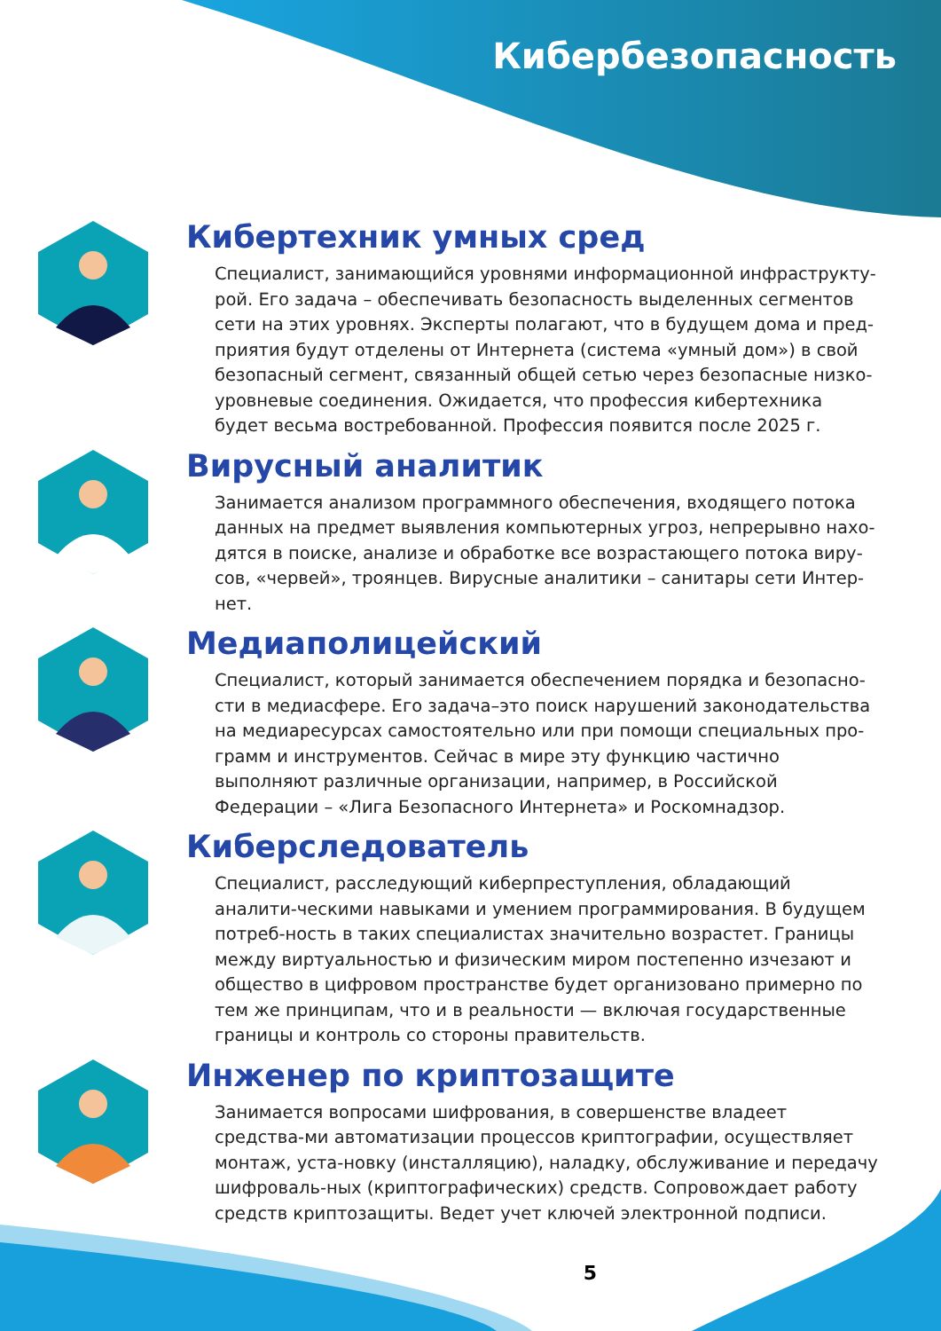Кибербезопасность
Кибертехник умных сред
Специалист, занимающийся уровнями информационной инфраструкту-рой. Его задача – обеспечивать безопасность выделенных сегментов сети на этих уровнях. Эксперты полагают, что в будущем дома и пред-приятия будут отделены от Интернета (система «умный дом») в свой безопасный сегмент, связанный общей сетью через безопасные низко-уровневые соединения. Ожидается, что профессия кибертехника будет весьма востребованной. Профессия появится после 2025 г.
Вирусный аналитик
Занимается анализом программного обеспечения, входящего потока данных на предмет выявления компьютерных угроз, непрерывно нахо-дятся в поиске, анализе и обработке все возрастающего потока виру-сов, «червей», троянцев. Вирусные аналитики – санитары сети Интер-нет.
Медиаполицейский
Специалист, который занимается обеспечением порядка и безопасно-сти в медиасфере. Его задача–это поиск нарушений законодательства на медиаресурсах самостоятельно или при помощи специальных про-грамм и инструментов. Сейчас в мире эту функцию частично выполняют различные организации, например, в Российской Федерации – «Лига Безопасного Интернета» и Роскомнадзор.
Киберследователь
Специалист, расследующий киберпреступления, обладающий аналити-ческими навыками и умением программирования. В будущем потреб-ность в таких специалистах значительно возрастет. Границы между виртуальностью и физическим миром постепенно изчезают и общество в цифровом пространстве будет организовано примерно по тем же принципам, что и в реальности — включая государственные границы и контроль со стороны правительств.
Инженер по криптозащите
Занимается вопросами шифрования, в совершенстве владеет средства-ми автоматизации процессов криптографии, осуществляет монтаж, уста-новку (инсталляцию), наладку, обслуживание и передачу шифроваль-ных (криптографических) средств. Сопровождает работу средств криптозащиты. Ведет учет ключей электронной подписи.
5